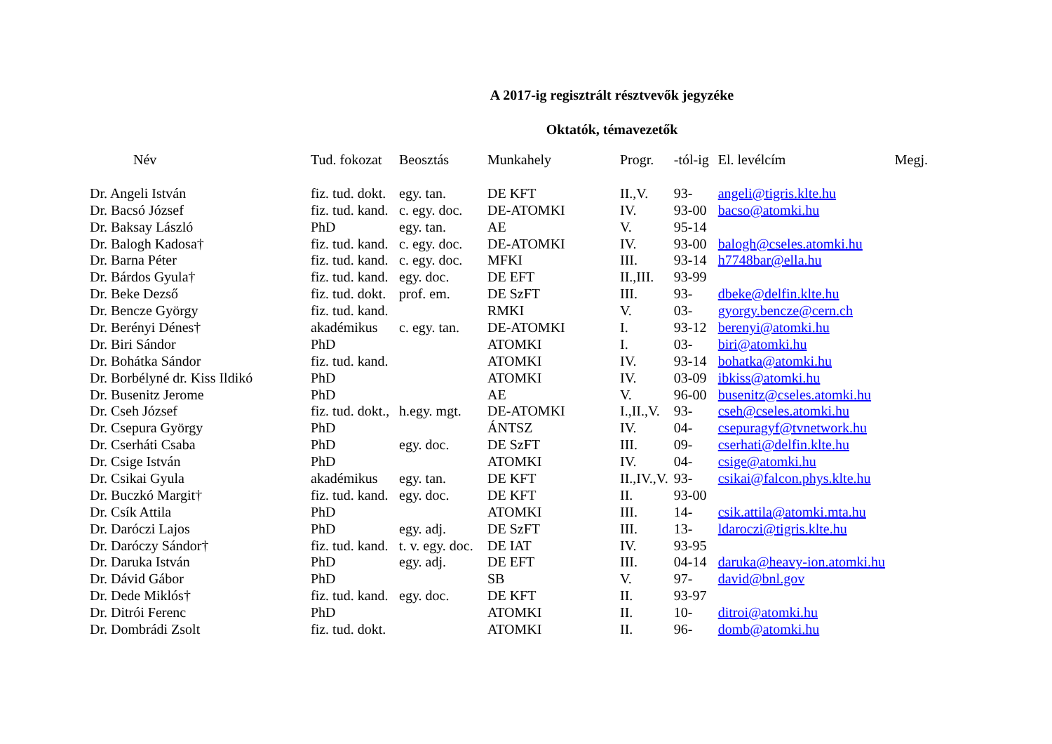A 2017-ig regisztrált résztvevők jegyzéke
Oktatók, témavezetők
| Név | Tud. fokozat | Beosztás | Munkahely | Progr. | -tól-ig | El. levélcím | Megj. |
| --- | --- | --- | --- | --- | --- | --- | --- |
| Dr. Angeli István | fiz. tud. dokt. | egy. tan. | DE KFT | II.,V. | 93- | angeli@tigris.klte.hu | |
| Dr. Bacsó József | fiz. tud. kand. | c. egy. doc. | DE-ATOMKI | IV. | 93-00 | bacso@atomki.hu | |
| Dr. Baksay László | PhD | egy. tan. | AE | V. | 95-14 | | |
| Dr. Balogh Kadosa† | fiz. tud. kand. | c. egy. doc. | DE-ATOMKI | IV. | 93-00 | balogh@cseles.atomki.hu | |
| Dr. Barna Péter | fiz. tud. kand. | c. egy. doc. | MFKI | III. | 93-14 | h7748bar@ella.hu | |
| Dr. Bárdos Gyula† | fiz. tud. kand. | egy. doc. | DE EFT | II.,III. | 93-99 | | |
| Dr. Beke Dezső | fiz. tud. dokt. | prof. em. | DE SzFT | III. | 93- | dbeke@delfin.klte.hu | |
| Dr. Bencze György | fiz. tud. kand. | | RMKI | V. | 03- | gyorgy.bencze@cern.ch | |
| Dr. Berényi Dénes† | akadémikus | c. egy. tan. | DE-ATOMKI | I. | 93-12 | berenyi@atomki.hu | |
| Dr. Biri Sándor | PhD | | ATOMKI | I. | 03- | biri@atomki.hu | |
| Dr. Bohátka Sándor | fiz. tud. kand. | | ATOMKI | IV. | 93-14 | bohatka@atomki.hu | |
| Dr. Borbélyné dr. Kiss Ildikó | PhD | | ATOMKI | IV. | 03-09 | ibkiss@atomki.hu | |
| Dr. Busenitz Jerome | PhD | | AE | V. | 96-00 | busenitz@cseles.atomki.hu | |
| Dr. Cseh József | fiz. tud. dokt., | h.egy. mgt. | DE-ATOMKI | I.,II.,V. | 93- | cseh@cseles.atomki.hu | |
| Dr. Csepura György | PhD | | ÁNTSZ | IV. | 04- | csepuragyf@tvnetwork.hu | |
| Dr. Cserháti Csaba | PhD | egy. doc. | DE SzFT | III. | 09- | cserhati@delfin.klte.hu | |
| Dr. Csige István | PhD | | ATOMKI | IV. | 04- | csige@atomki.hu | |
| Dr. Csikai Gyula | akadémikus | egy. tan. | DE KFT | II.,IV.,V. | 93- | csikai@falcon.phys.klte.hu | |
| Dr. Buczkó Margit† | fiz. tud. kand. | egy. doc. | DE KFT | II. | 93-00 | | |
| Dr. Csík Attila | PhD | | ATOMKI | III. | 14- | csik.attila@atomki.mta.hu | |
| Dr. Daróczi Lajos | PhD | egy. adj. | DE SzFT | III. | 13- | ldaroczi@tigris.klte.hu | |
| Dr. Daróczy Sándor† | fiz. tud. kand. | t. v. egy. doc. | DE IAT | IV. | 93-95 | | |
| Dr. Daruka István | PhD | egy. adj. | DE EFT | III. | 04-14 | daruka@heavy-ion.atomki.hu | |
| Dr. Dávid Gábor | PhD | | SB | V. | 97- | david@bnl.gov | |
| Dr. Dede Miklós† | fiz. tud. kand. | egy. doc. | DE KFT | II. | 93-97 | | |
| Dr. Ditrói Ferenc | PhD | | ATOMKI | II. | 10- | ditroi@atomki.hu | |
| Dr. Dombrádi Zsolt | fiz. tud. dokt. | | ATOMKI | II. | 96- | domb@atomki.hu | |